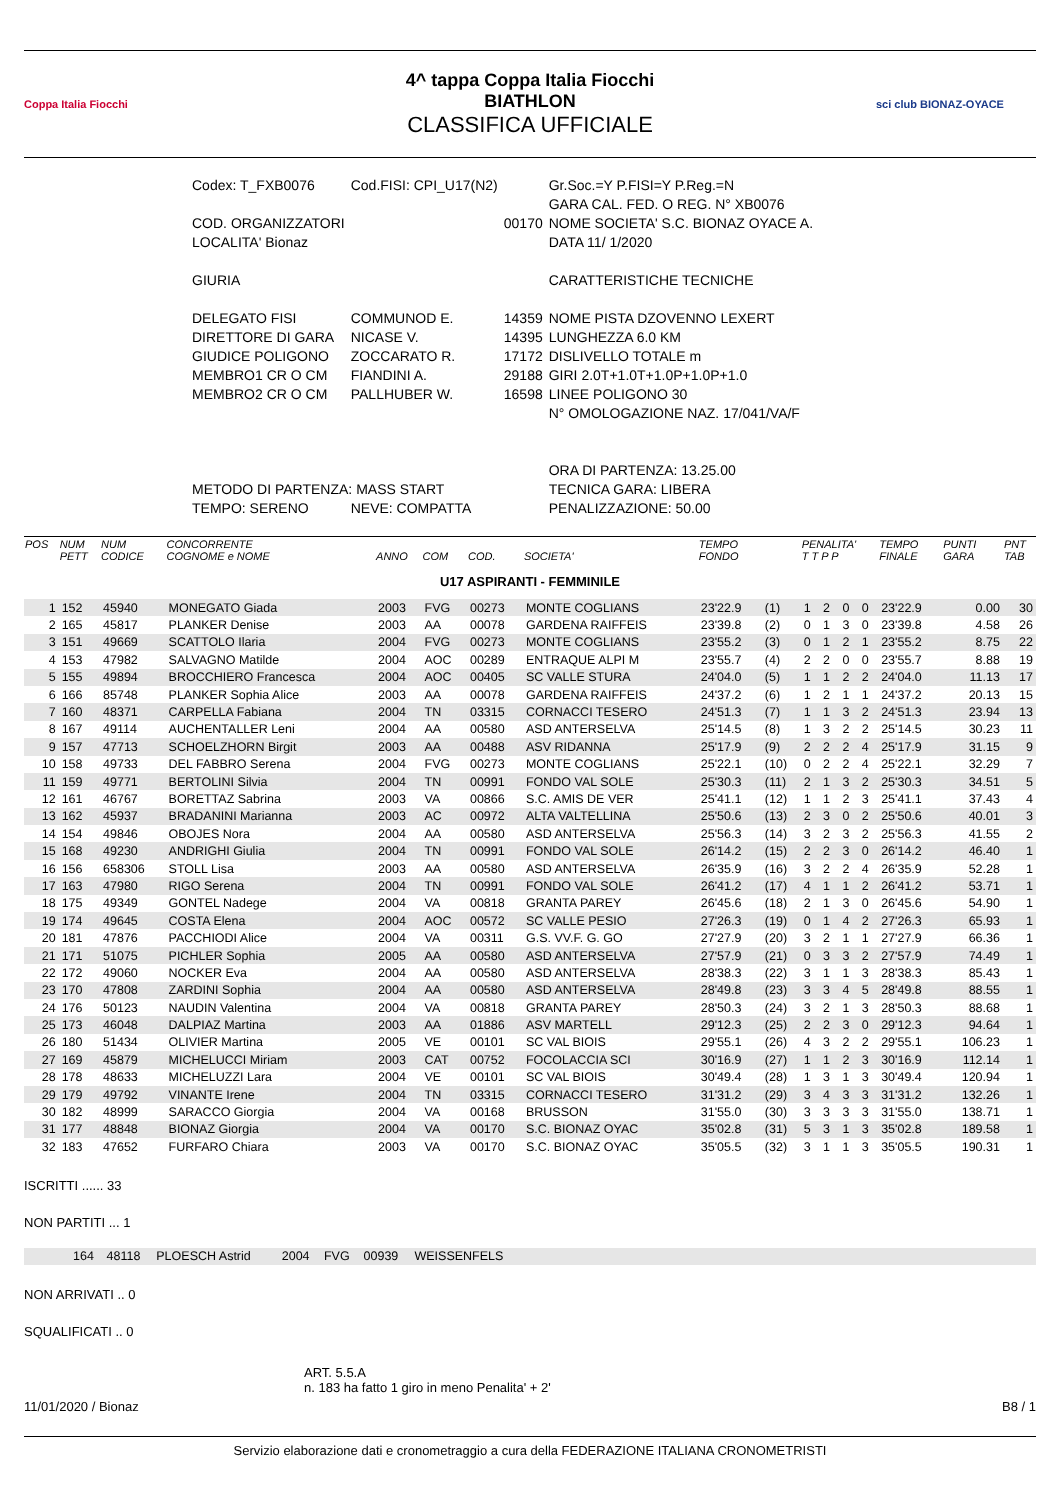Coppa Italia Fiocchi
4^ tappa Coppa Italia Fiocchi
BIATHLON
CLASSIFICA UFFICIALE
sci club BIONAZ-OYACE
| Codex: T_FXB0076 | Cod.FISI: CPI_U17(N2) | | Gr.Soc.=Y P.FISI=Y P.Reg.=N |
| | | | GARA CAL. FED. O REG. N° XB0076 |
| COD. ORGANIZZATORI | | 00170 | NOME SOCIETA' S.C. BIONAZ OYACE A. |
| LOCALITA' Bionaz | | | DATA 11/ 1/2020 |
| GIURIA | | | CARATTERISTICHE TECNICHE |
| DELEGATO FISI | COMMUNOD E. | 14359 | NOME PISTA DZOVENNO LEXERT |
| DIRETTORE DI GARA | NICASE V. | 14395 | LUNGHEZZA 6.0 KM |
| GIUDICE POLIGONO | ZOCCARATO R. | 17172 | DISLIVELLO TOTALE m |
| MEMBRO1 CR O CM | FIANDINI A. | 29188 | GIRI 2.0T+1.0T+1.0P+1.0P+1.0 |
| MEMBRO2 CR O CM | PALLHUBER W. | 16598 | LINEE POLIGONO 30 |
| | | | N° OMOLOGAZIONE NAZ. 17/041/VA/F |
| | | | ORA DI PARTENZA: 13.25.00 |
| METODO DI PARTENZA: MASS START | | | TECNICA GARA: LIBERA |
| TEMPO: SERENO | NEVE: COMPATTA | | PENALIZZAZIONE: 50.00 |
| POS | NUM PETT | NUM CODICE | CONCORRENTE COGNOME e NOME | ANNO | COM | COD. | SOCIETA' | TEMPO FONDO | | PENALITA' T T P P | | | | TEMPO FINALE | PUNTI GARA | PNT TAB |
| --- | --- | --- | --- | --- | --- | --- | --- | --- | --- | --- | --- | --- | --- | --- | --- | --- |
| U17 ASPIRANTI - FEMMINILE | | | | | | | | | | | | | | | | |
| 1 | 152 | 45940 | MONEGATO Giada | 2003 | FVG | 00273 | MONTE COGLIANS | 23'22.9 | (1) | 1 | 2 | 0 | 0 | 23'22.9 | 0.00 | 30 |
| 2 | 165 | 45817 | PLANKER Denise | 2003 | AA | 00078 | GARDENA RAIFFEIS | 23'39.8 | (2) | 0 | 1 | 3 | 0 | 23'39.8 | 4.58 | 26 |
| 3 | 151 | 49669 | SCATTOLO Ilaria | 2004 | FVG | 00273 | MONTE COGLIANS | 23'55.2 | (3) | 0 | 1 | 2 | 1 | 23'55.2 | 8.75 | 22 |
| 4 | 153 | 47982 | SALVAGNO Matilde | 2004 | AOC | 00289 | ENTRAQUE ALPI M | 23'55.7 | (4) | 2 | 2 | 0 | 0 | 23'55.7 | 8.88 | 19 |
| 5 | 155 | 49894 | BROCCHIERO Francesca | 2004 | AOC | 00405 | SC VALLE STURA | 24'04.0 | (5) | 1 | 1 | 2 | 2 | 24'04.0 | 11.13 | 17 |
| 6 | 166 | 85748 | PLANKER Sophia Alice | 2003 | AA | 00078 | GARDENA RAIFFEIS | 24'37.2 | (6) | 1 | 2 | 1 | 1 | 24'37.2 | 20.13 | 15 |
| 7 | 160 | 48371 | CARPELLA Fabiana | 2004 | TN | 03315 | CORNACCI TESERO | 24'51.3 | (7) | 1 | 1 | 3 | 2 | 24'51.3 | 23.94 | 13 |
| 8 | 167 | 49114 | AUCHENTALLER Leni | 2004 | AA | 00580 | ASD ANTERSELVA | 25'14.5 | (8) | 1 | 3 | 2 | 2 | 25'14.5 | 30.23 | 11 |
| 9 | 157 | 47713 | SCHOELZHORN Birgit | 2003 | AA | 00488 | ASV RIDANNA | 25'17.9 | (9) | 2 | 2 | 2 | 4 | 25'17.9 | 31.15 | 9 |
| 10 | 158 | 49733 | DEL FABBRO Serena | 2004 | FVG | 00273 | MONTE COGLIANS | 25'22.1 | (10) | 0 | 2 | 2 | 4 | 25'22.1 | 32.29 | 7 |
| 11 | 159 | 49771 | BERTOLINI Silvia | 2004 | TN | 00991 | FONDO VAL SOLE | 25'30.3 | (11) | 2 | 1 | 3 | 2 | 25'30.3 | 34.51 | 5 |
| 12 | 161 | 46767 | BORETTAZ Sabrina | 2003 | VA | 00866 | S.C. AMIS DE VER | 25'41.1 | (12) | 1 | 1 | 2 | 3 | 25'41.1 | 37.43 | 4 |
| 13 | 162 | 45937 | BRADANINI Marianna | 2003 | AC | 00972 | ALTA VALTELLINA | 25'50.6 | (13) | 2 | 3 | 0 | 2 | 25'50.6 | 40.01 | 3 |
| 14 | 154 | 49846 | OBOJES Nora | 2004 | AA | 00580 | ASD ANTERSELVA | 25'56.3 | (14) | 3 | 2 | 3 | 2 | 25'56.3 | 41.55 | 2 |
| 15 | 168 | 49230 | ANDRIGHI Giulia | 2004 | TN | 00991 | FONDO VAL SOLE | 26'14.2 | (15) | 2 | 2 | 3 | 0 | 26'14.2 | 46.40 | 1 |
| 16 | 156 | 658306 | STOLL Lisa | 2003 | AA | 00580 | ASD ANTERSELVA | 26'35.9 | (16) | 3 | 2 | 2 | 4 | 26'35.9 | 52.28 | 1 |
| 17 | 163 | 47980 | RIGO Serena | 2004 | TN | 00991 | FONDO VAL SOLE | 26'41.2 | (17) | 4 | 1 | 1 | 2 | 26'41.2 | 53.71 | 1 |
| 18 | 175 | 49349 | GONTEL Nadege | 2004 | VA | 00818 | GRANTA PAREY | 26'45.6 | (18) | 2 | 1 | 3 | 0 | 26'45.6 | 54.90 | 1 |
| 19 | 174 | 49645 | COSTA Elena | 2004 | AOC | 00572 | SC VALLE PESIO | 27'26.3 | (19) | 0 | 1 | 4 | 2 | 27'26.3 | 65.93 | 1 |
| 20 | 181 | 47876 | PACCHIODI Alice | 2004 | VA | 00311 | G.S. VV.F. G. GO | 27'27.9 | (20) | 3 | 2 | 1 | 1 | 27'27.9 | 66.36 | 1 |
| 21 | 171 | 51075 | PICHLER Sophia | 2005 | AA | 00580 | ASD ANTERSELVA | 27'57.9 | (21) | 0 | 3 | 3 | 2 | 27'57.9 | 74.49 | 1 |
| 22 | 172 | 49060 | NOCKER Eva | 2004 | AA | 00580 | ASD ANTERSELVA | 28'38.3 | (22) | 3 | 1 | 1 | 3 | 28'38.3 | 85.43 | 1 |
| 23 | 170 | 47808 | ZARDINI Sophia | 2004 | AA | 00580 | ASD ANTERSELVA | 28'49.8 | (23) | 3 | 3 | 4 | 5 | 28'49.8 | 88.55 | 1 |
| 24 | 176 | 50123 | NAUDIN Valentina | 2004 | VA | 00818 | GRANTA PAREY | 28'50.3 | (24) | 3 | 2 | 1 | 3 | 28'50.3 | 88.68 | 1 |
| 25 | 173 | 46048 | DALPIAZ Martina | 2003 | AA | 01886 | ASV MARTELL | 29'12.3 | (25) | 2 | 2 | 3 | 0 | 29'12.3 | 94.64 | 1 |
| 26 | 180 | 51434 | OLIVIER Martina | 2005 | VE | 00101 | SC VAL BIOIS | 29'55.1 | (26) | 4 | 3 | 2 | 2 | 29'55.1 | 106.23 | 1 |
| 27 | 169 | 45879 | MICHELUCCI Miriam | 2003 | CAT | 00752 | FOCOLACCIA SCI | 30'16.9 | (27) | 1 | 1 | 2 | 3 | 30'16.9 | 112.14 | 1 |
| 28 | 178 | 48633 | MICHELUZZI Lara | 2004 | VE | 00101 | SC VAL BIOIS | 30'49.4 | (28) | 1 | 3 | 1 | 3 | 30'49.4 | 120.94 | 1 |
| 29 | 179 | 49792 | VINANTE Irene | 2004 | TN | 03315 | CORNACCI TESERO | 31'31.2 | (29) | 3 | 4 | 3 | 3 | 31'31.2 | 132.26 | 1 |
| 30 | 182 | 48999 | SARACCO Giorgia | 2004 | VA | 00168 | BRUSSON | 31'55.0 | (30) | 3 | 3 | 3 | 3 | 31'55.0 | 138.71 | 1 |
| 31 | 177 | 48848 | BIONAZ Giorgia | 2004 | VA | 00170 | S.C. BIONAZ OYAC | 35'02.8 | (31) | 5 | 3 | 1 | 3 | 35'02.8 | 189.58 | 1 |
| 32 | 183 | 47652 | FURFARO Chiara | 2003 | VA | 00170 | S.C. BIONAZ OYAC | 35'05.5 | (32) | 3 | 1 | 1 | 3 | 35'05.5 | 190.31 | 1 |
ISCRITTI ...... 33
NON PARTITI ... 1
| | 164 | 48118 | PLOESCH Astrid | 2004 | FVG | 00939 | WEISSENFELS | |
NON ARRIVATI .. 0
SQUALIFICATI .. 0
ART. 5.5.A
n. 183 ha fatto 1 giro in meno Penalita' + 2'
11/01/2020 / Bionaz B8 / 1
Servizio elaborazione dati e cronometraggio a cura della FEDERAZIONE ITALIANA CRONOMETRISTI